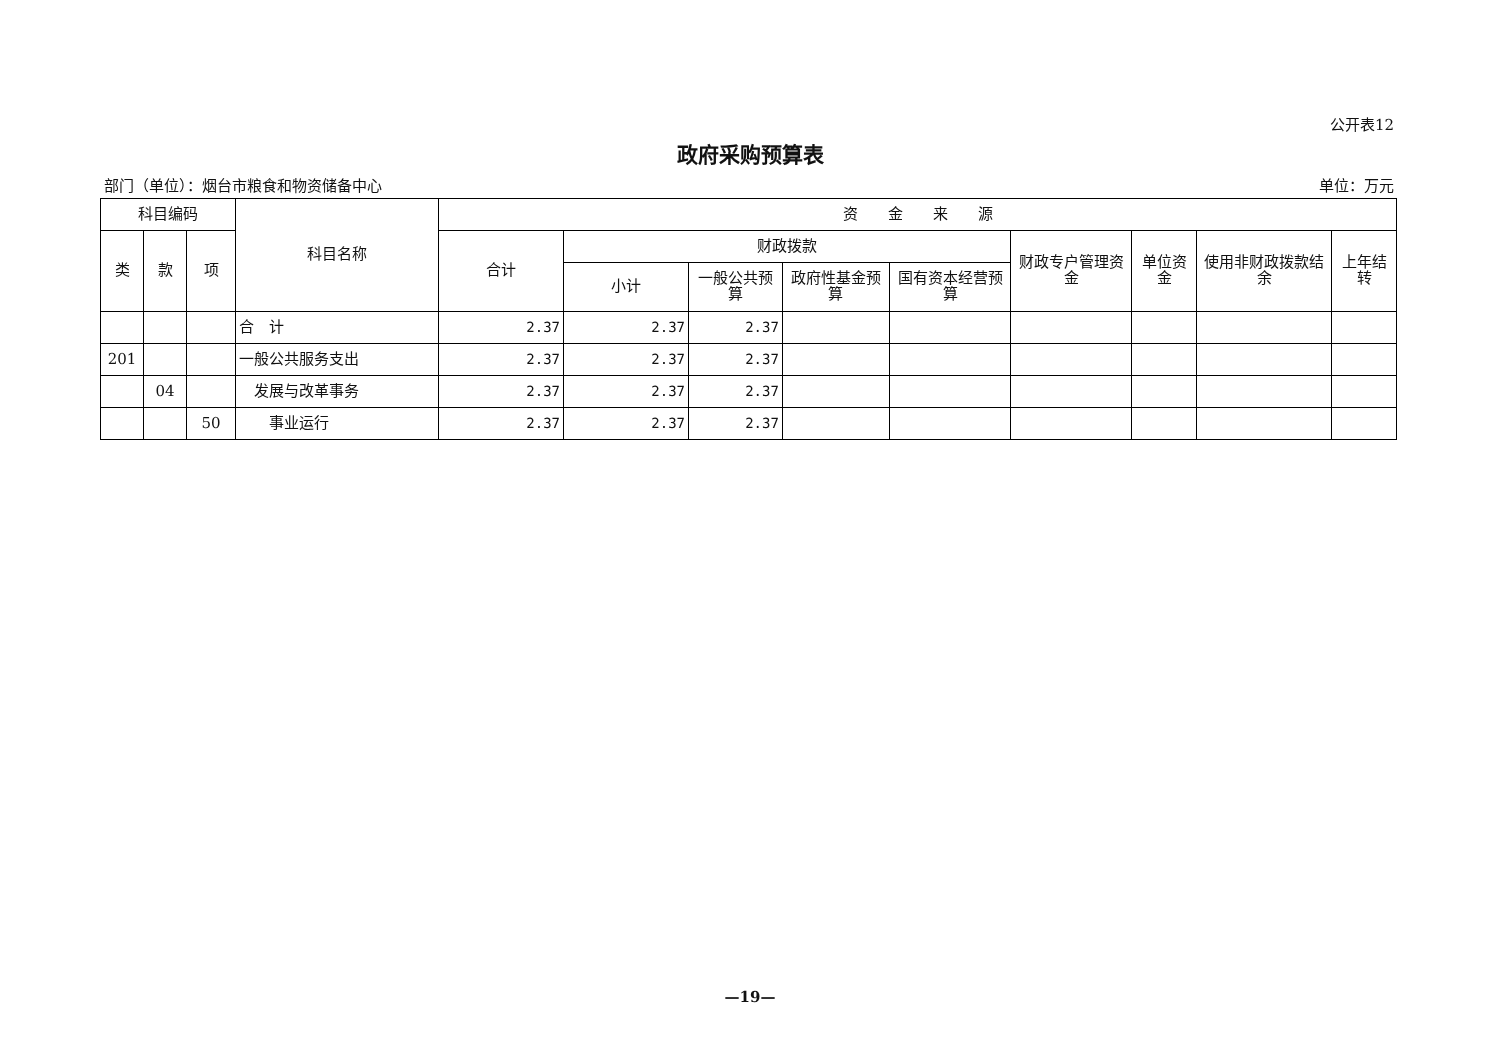公开表12
政府采购预算表
部门（单位）：烟台市粮食和物资储备中心 单位：万元
| 科目编码 | | | 科目名称 | 资 金 来 源 | | | | | | | | |
| --- | --- | --- | --- | --- | --- | --- | --- | --- | --- | --- | --- | --- |
| 类 | 款 | 项 | | 合计 | 财政拨款 | | | | 财政专户管理资金 | 单位资金 | 使用非财政拨款结余 | 上年结转 |
| | | | | | 小计 | 一般公共预算 | 政府性基金预算 | 国有资本经营预算 | | | | |
| | | | 合 计 | 2.37 | 2.37 | 2.37 | | | | | | |
| 201 | | | 一般公共服务支出 | 2.37 | 2.37 | 2.37 | | | | | | |
| | 04 | | 发展与改革事务 | 2.37 | 2.37 | 2.37 | | | | | | |
| | | 50 | 事业运行 | 2.37 | 2.37 | 2.37 | | | | | | |
—19—